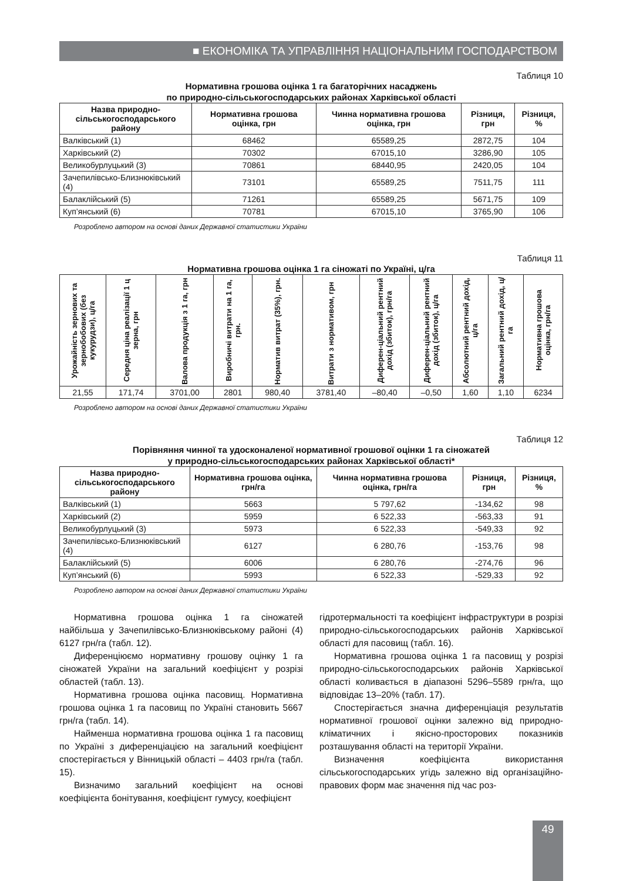■ ЕКОНОМІКА ТА УПРАВЛІННЯ НАЦІОНАЛЬНИМ ГОСПОДАРСТВОМ
Таблиця 10
Нормативна грошова оцінка 1 га багаторічних насаджень
по природно-сільськогосподарських районах Харківської області
| Назва природно- сільськогосподарського району | Нормативна грошова оцінка, грн | Чинна нормативна грошова оцінка, грн | Різниця, грн | Різниця, % |
| --- | --- | --- | --- | --- |
| Валківський (1) | 68462 | 65589,25 | 2872,75 | 104 |
| Харківський (2) | 70302 | 67015,10 | 3286,90 | 105 |
| Великобурлуцький (3) | 70861 | 68440,95 | 2420,05 | 104 |
| Зачепилівсько-Близнюківський (4) | 73101 | 65589,25 | 7511,75 | 111 |
| Балаклійський (5) | 71261 | 65589,25 | 5671,75 | 109 |
| Куп’янський (6) | 70781 | 67015,10 | 3765,90 | 106 |
Розроблено автором на основі даних Державної статистики України
Таблиця 11
Нормативна грошова оцінка 1 га сіножаті по Україні, ц/га
| Урожайність зернових та зернобобових (без кукурудзи), ц/га | Середня ціна реалізації 1 ц зерна, грн | Валова продукція з 1 га, грн | Виробничі витрати на 1 га, грн. | Норматив витрат (35%), грн. | Витрати з нормативом, грн | Диферен-ціальний рентний дохід (збиток), грн/га | Диферен-ціальний рентний дохід (збиток), ц/га | Абсолютний рентний дохід, ц/га | Загальний рентний дохід, ц/га | Нормативна грошова оцінка, грн/га |
| --- | --- | --- | --- | --- | --- | --- | --- | --- | --- | --- |
| 21,55 | 171,74 | 3701,00 | 2801 | 980,40 | 3781,40 | –80,40 | –0,50 | 1,60 | 1,10 | 6234 |
Розроблено автором на основі даних Державної статистики України
Таблиця 12
Порівняння чинної та удосконаленої нормативної грошової оцінки 1 га сіножатей
у природно-сільськогосподарських районах Харківської області*
| Назва природно- сільськогосподарського району | Нормативна грошова оцінка, грн/га | Чинна нормативна грошова оцінка, грн/га | Різниця, грн | Різниця, % |
| --- | --- | --- | --- | --- |
| Валківський (1) | 5663 | 5 797,62 | -134,62 | 98 |
| Харківський (2) | 5959 | 6 522,33 | -563,33 | 91 |
| Великобурлуцький (3) | 5973 | 6 522,33 | -549,33 | 92 |
| Зачепилівсько-Близнюківський (4) | 6127 | 6 280,76 | -153,76 | 98 |
| Балаклійський (5) | 6006 | 6 280,76 | -274,76 | 96 |
| Куп’янський (6) | 5993 | 6 522,33 | -529,33 | 92 |
Розроблено автором на основі даних Державної статистики України
Нормативна грошова оцінка 1 га сіножатей найбільша у Зачепилівсько-Близнюківському районі (4) 6127 грн/га (табл. 12).
Диференціюємо нормативну грошову оцінку 1 га сіножатей України на загальний коефіцієнт у розрізі областей (табл. 13).
Нормативна грошова оцінка пасовищ. Нормативна грошова оцінка 1 га пасовищ по Україні становить 5667 грн/га (табл. 14).
Найменша нормативна грошова оцінка 1 га пасовищ по Україні з диференціацією на загальний коефіцієнт спостерігається у Вінницькій області – 4403 грн/га (табл. 15).
Визначимо загальний коефіцієнт на основі коефіцієнта бонітування, коефіцієнт гумусу, коефіцієнт
гідротермальності та коефіцієнт інфраструктури в розрізі природно-сільськогосподарських районів Харківської області для пасовищ (табл. 16).
Нормативна грошова оцінка 1 га пасовищ у розрізі природно-сільськогосподарських районів Харківської області коливається в діапазоні 5296–5589 грн/га, що відповідає 13–20% (табл. 17).
Спостерігається значна диференціація результатів нормативної грошової оцінки залежно від природно-кліматичних і якісно-просторових показників розташування області на території України.
Визначення коефіцієнта використання сільськогосподарських угідь залежно від організаційно-правових форм має значення під час роз-
49